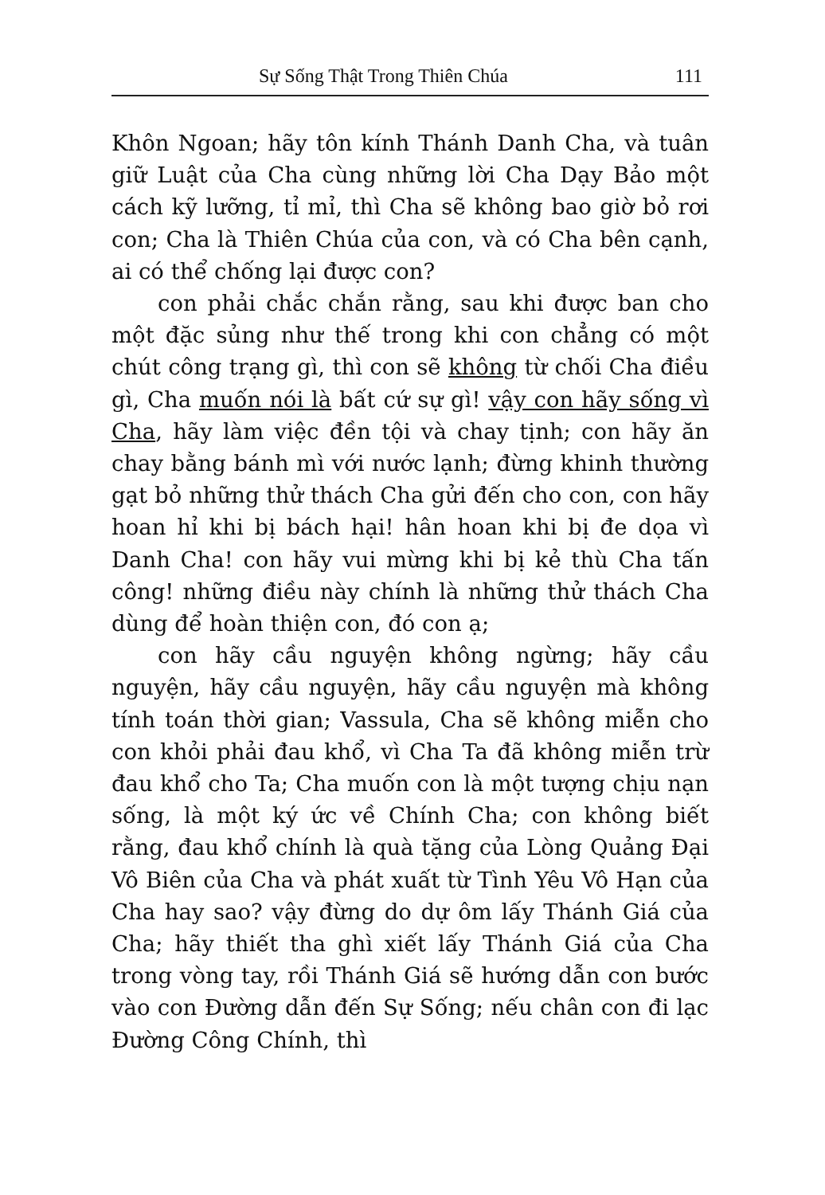Sự Sống Thật Trong Thiên Chúa 111
Khôn Ngoan; hãy tôn kính Thánh Danh Cha, và tuân giữ Luật của Cha cùng những lời Cha Dạy Bảo một cách kỹ lưỡng, tỉ mỉ, thì Cha sẽ không bao giờ bỏ rơi con; Cha là Thiên Chúa của con, và có Cha bên cạnh, ai có thể chống lại được con?
con phải chắc chắn rằng, sau khi được ban cho một đặc sủng như thế trong khi con chẳng có một chút công trạng gì, thì con sẽ không từ chối Cha điều gì, Cha muốn nói là bất cứ sự gì! vậy con hãy sống vì Cha, hãy làm việc đền tội và chay tịnh; con hãy ăn chay bằng bánh mì với nước lạnh; đừng khinh thường gạt bỏ những thử thách Cha gửi đến cho con, con hãy hoan hỉ khi bị bách hại! hân hoan khi bị đe dọa vì Danh Cha! con hãy vui mừng khi bị kẻ thù Cha tấn công! những điều này chính là những thử thách Cha dùng để hoàn thiện con, đó con ạ;
con hãy cầu nguyện không ngừng; hãy cầu nguyện, hãy cầu nguyện, hãy cầu nguyện mà không tính toán thời gian; Vassula, Cha sẽ không miễn cho con khỏi phải đau khổ, vì Cha Ta đã không miễn trừ đau khổ cho Ta; Cha muốn con là một tượng chịu nạn sống, là một ký ức về Chính Cha; con không biết rằng, đau khổ chính là quà tặng của Lòng Quảng Đại Vô Biên của Cha và phát xuất từ Tình Yêu Vô Hạn của Cha hay sao? vậy đừng do dự ôm lấy Thánh Giá của Cha; hãy thiết tha ghì xiết lấy Thánh Giá của Cha trong vòng tay, rồi Thánh Giá sẽ hướng dẫn con bước vào con Đường dẫn đến Sự Sống; nếu chân con đi lạc Đường Công Chính, thì